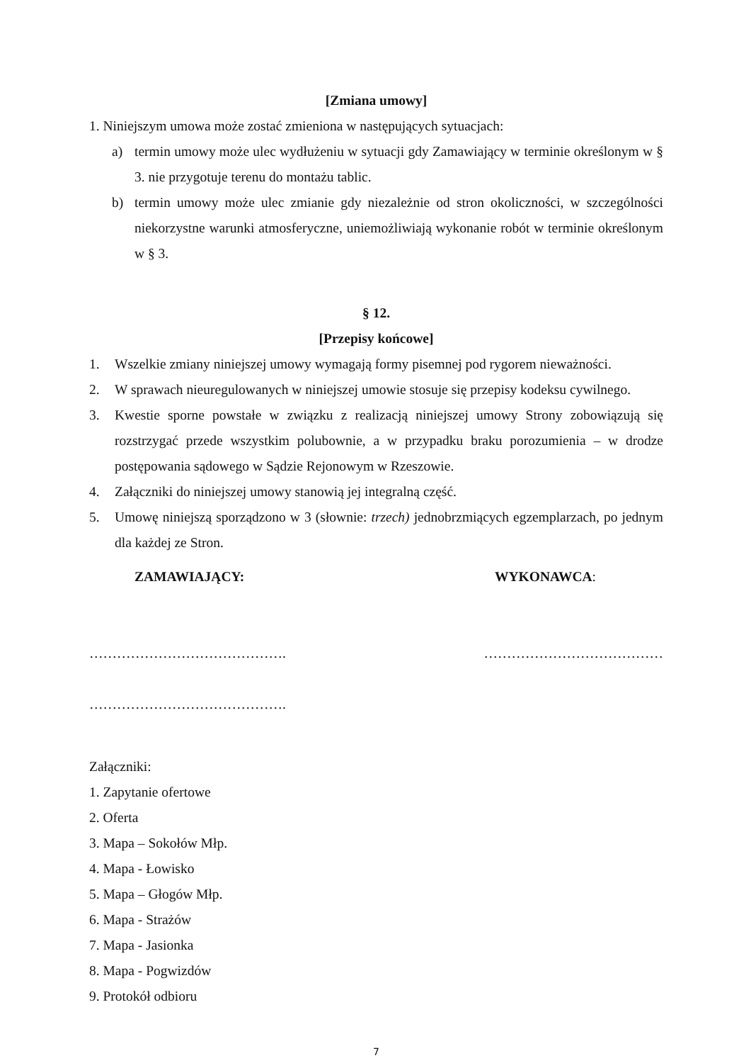[Zmiana umowy]
1. Niniejszym umowa może zostać zmieniona w następujących sytuacjach:
a) termin umowy może ulec wydłużeniu w sytuacji gdy Zamawiający w terminie określonym w § 3. nie przygotuje terenu do montażu tablic.
b) termin umowy może ulec zmianie gdy niezależnie od stron okoliczności, w szczególności niekorzystne warunki atmosferyczne, uniemożliwiają wykonanie robót w terminie określonym w § 3.
§ 12.
[Przepisy końcowe]
1. Wszelkie zmiany niniejszej umowy wymagają formy pisemnej pod rygorem nieważności.
2. W sprawach nieuregulowanych w niniejszej umowie stosuje się przepisy kodeksu cywilnego.
3. Kwestie sporne powstałe w związku z realizacją niniejszej umowy Strony zobowiązują się rozstrzygać przede wszystkim polubownie, a w przypadku braku porozumienia – w drodze postępowania sądowego w Sądzie Rejonowym w Rzeszowie.
4. Załączniki do niniejszej umowy stanowią jej integralną część.
5. Umowę niniejszą sporządzono w 3 (słownie: trzech) jednobrzmiących egzemplarzach, po jednym dla każdej ze Stron.
ZAMAWIAJĄCY: WYKONAWCA:
……………………………………. …………………………………
…………………………………….
Załączniki:
1. Zapytanie ofertowe
2. Oferta
3. Mapa – Sokołów Młp.
4. Mapa - Łowisko
5. Mapa – Głogów Młp.
6. Mapa - Strażów
7. Mapa - Jasionka
8. Mapa - Pogwizdów
9. Protokół odbioru
7